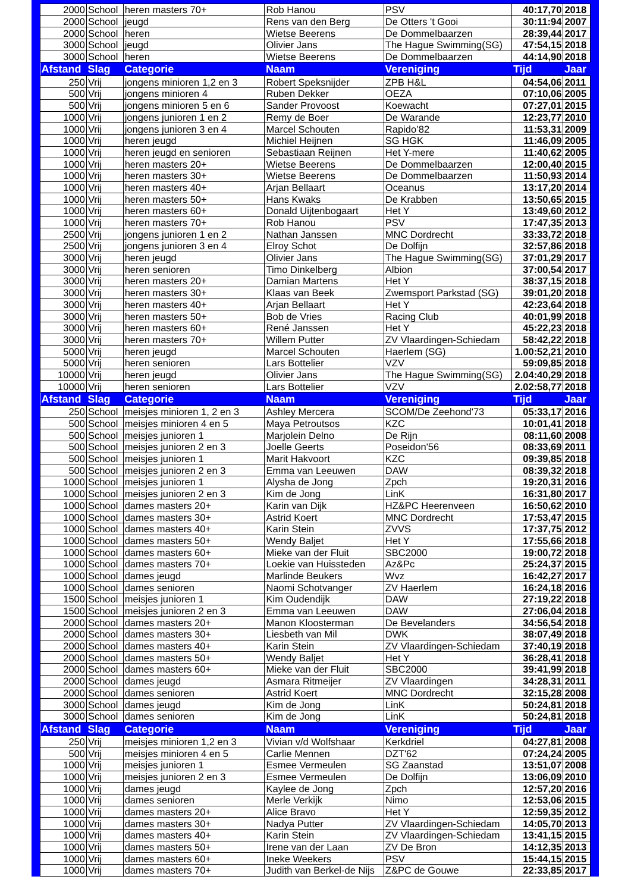| 2000 | School | heren masters 70+ | Rob Hanou | PSV | 40:17,70 | 2018 |
| 2000 | School | jeugd | Rens van den Berg | De Otters 't Gooi | 30:11:94 | 2007 |
| 2000 | School | heren | Wietse Beerens | De Dommelbaarzen | 28:39,44 | 2017 |
| 3000 | School | jeugd | Olivier Jans | The Hague Swimming(SG) | 47:54,15 | 2018 |
| 3000 | School | heren | Wietse Beerens | De Dommelbaarzen | 44:14,90 | 2018 |
| Afstand | Slag | Categorie | Naam | Vereniging | Tijd | Jaar |
| 250 | Vrij | jongens minioren 1,2 en 3 | Robert Speksnijder | ZPB H&L | 04:54,06 | 2011 |
| 500 | Vrij | jongens minioren 4 | Ruben Dekker | OEZA | 07:10,06 | 2005 |
| 500 | Vrij | jongens minioren 5 en 6 | Sander Provoost | Koewacht | 07:27,01 | 2015 |
| 1000 | Vrij | jongens junioren 1 en 2 | Remy de Boer | De Warande | 12:23,77 | 2010 |
| 1000 | Vrij | jongens junioren 3 en 4 | Marcel Schouten | Rapido’82 | 11:53,31 | 2009 |
| 1000 | Vrij | heren jeugd | Michiel Heijnen | SG HGK | 11:46,09 | 2005 |
| 1000 | Vrij | heren jeugd en senioren | Sebastiaan Reijnen | Het Y-mere | 11:40,62 | 2005 |
| 1000 | Vrij | heren masters 20+ | Wietse Beerens | De Dommelbaarzen | 12:00,40 | 2015 |
| 1000 | Vrij | heren masters 30+ | Wietse Beerens | De Dommelbaarzen | 11:50,93 | 2014 |
| 1000 | Vrij | heren masters 40+ | Arjan Bellaart | Oceanus | 13:17,20 | 2014 |
| 1000 | Vrij | heren masters 50+ | Hans Kwaks | De Krabben | 13:50,65 | 2015 |
| 1000 | Vrij | heren masters 60+ | Donald Uijtenbogaart | Het Y | 13:49,60 | 2012 |
| 1000 | Vrij | heren masters 70+ | Rob Hanou | PSV | 17:47,35 | 2013 |
| 2500 | Vrij | jongens junioren 1 en 2 | Nathan Janssen | MNC Dordrecht | 33:33,72 | 2018 |
| 2500 | Vrij | jongens junioren 3 en 4 | Elroy Schot | De Dolfijn | 32:57,86 | 2018 |
| 3000 | Vrij | heren jeugd | Olivier Jans | The Hague Swimming(SG) | 37:01,29 | 2017 |
| 3000 | Vrij | heren senioren | Timo Dinkelberg | Albion | 37:00,54 | 2017 |
| 3000 | Vrij | heren masters 20+ | Damian Martens | Het Y | 38:37,15 | 2018 |
| 3000 | Vrij | heren masters 30+ | Klaas van Beek | Zwemsport Parkstad (SG) | 39:01,20 | 2018 |
| 3000 | Vrij | heren masters 40+ | Arjan Bellaart | Het Y | 42:23,64 | 2018 |
| 3000 | Vrij | heren masters 50+ | Bob de Vries | Racing Club | 40:01,99 | 2018 |
| 3000 | Vrij | heren masters 60+ | René Janssen | Het Y | 45:22,23 | 2018 |
| 3000 | Vrij | heren masters 70+ | Willem Putter | ZV Vlaardingen-Schiedam | 58:42,22 | 2018 |
| 5000 | Vrij | heren jeugd | Marcel Schouten | Haerlem (SG) | 1.00:52,21 | 2010 |
| 5000 | Vrij | heren senioren | Lars Bottelier | VZV | 59:09,85 | 2018 |
| 10000 | Vrij | heren jeugd | Olivier Jans | The Hague Swimming(SG) | 2.04:40,29 | 2018 |
| 10000 | Vrij | heren senioren | Lars Bottelier | VZV | 2.02:58,77 | 2018 |
| Afstand | Slag | Categorie | Naam | Vereniging | Tijd | Jaar |
| 250 | School | meisjes minioren 1, 2 en 3 | Ashley Mercera | SCOM/De Zeehond'73 | 05:33,17 | 2016 |
| 500 | School | meisjes minioren 4 en 5 | Maya Petroutsos | KZC | 10:01,41 | 2018 |
| 500 | School | meisjes junioren 1 | Marjolein Delno | De Rijn | 08:11,60 | 2008 |
| 500 | School | meisjes junioren 2 en 3 | Joelle Geerts | Poseidon'56 | 08:33,69 | 2011 |
| 500 | School | meisjes junioren 1 | Marit Hakvoort | KZC | 09:39,85 | 2018 |
| 500 | School | meisjes junioren 2 en 3 | Emma van Leeuwen | DAW | 08:39,32 | 2018 |
| 1000 | School | meisjes junioren 1 | Alysha de Jong | Zpch | 19:20,31 | 2016 |
| 1000 | School | meisjes junioren 2 en 3 | Kim de Jong | LinK | 16:31,80 | 2017 |
| 1000 | School | dames masters 20+ | Karin van Dijk | HZ&PC Heerenveen | 16:50,62 | 2010 |
| 1000 | School | dames masters 30+ | Astrid Koert | MNC Dordrecht | 17:53,47 | 2015 |
| 1000 | School | dames masters 40+ | Karin Stein | ZVVS | 17:37,75 | 2012 |
| 1000 | School | dames masters 50+ | Wendy Baljet | Het Y | 17:55,66 | 2018 |
| 1000 | School | dames masters 60+ | Mieke van der Fluit | SBC2000 | 19:00,72 | 2018 |
| 1000 | School | dames masters 70+ | Loekie van Huissteden | Az&Pc | 25:24,37 | 2015 |
| 1000 | School | dames jeugd | Marlinde Beukers | Wvz | 16:42,27 | 2017 |
| 1000 | School | dames senioren | Naomi Schotvanger | ZV Haerlem | 16:24,18 | 2016 |
| 1500 | School | meisjes junioren 1 | Kim Oudendijk | DAW | 27:19,22 | 2018 |
| 1500 | School | meisjes junioren 2 en 3 | Emma van Leeuwen | DAW | 27:06,04 | 2018 |
| 2000 | School | dames masters 20+ | Manon Kloosterman | De Bevelanders | 34:56,54 | 2018 |
| 2000 | School | dames masters 30+ | Liesbeth van Mil | DWK | 38:07,49 | 2018 |
| 2000 | School | dames masters 40+ | Karin Stein | ZV Vlaardingen-Schiedam | 37:40,19 | 2018 |
| 2000 | School | dames masters 50+ | Wendy Baljet | Het Y | 36:28,41 | 2018 |
| 2000 | School | dames masters 60+ | Mieke van der Fluit | SBC2000 | 39:41,99 | 2018 |
| 2000 | School | dames jeugd | Asmara Ritmeijer | ZV Vlaardingen | 34:28,31 | 2011 |
| 2000 | School | dames senioren | Astrid Koert | MNC Dordrecht | 32:15,28 | 2008 |
| 3000 | School | dames jeugd | Kim de Jong | LinK | 50:24,81 | 2018 |
| 3000 | School | dames senioren | Kim de Jong | LinK | 50:24,81 | 2018 |
| Afstand | Slag | Categorie | Naam | Vereniging | Tijd | Jaar |
| 250 | Vrij | meisjes minioren 1,2 en 3 | Vivian v/d Wolfshaar | Kerkdriel | 04:27,81 | 2008 |
| 500 | Vrij | meisjes minioren 4 en 5 | Carlie Mennen | DZT'62 | 07:24,24 | 2005 |
| 1000 | Vrij | meisjes junioren 1 | Esmee Vermeulen | SG Zaanstad | 13:51,07 | 2008 |
| 1000 | Vrij | meisjes junioren 2 en 3 | Esmee Vermeulen | De Dolfijn | 13:06,09 | 2010 |
| 1000 | Vrij | dames jeugd | Kaylee de Jong | Zpch | 12:57,20 | 2016 |
| 1000 | Vrij | dames senioren | Merle Verkijk | Nimo | 12:53,06 | 2015 |
| 1000 | Vrij | dames masters 20+ | Alice Bravo | Het Y | 12:59,35 | 2012 |
| 1000 | Vrij | dames masters 30+ | Nadya Putter | ZV Vlaardingen-Schiedam | 14:05,70 | 2013 |
| 1000 | Vrij | dames masters 40+ | Karin Stein | ZV Vlaardingen-Schiedam | 13:41,15 | 2015 |
| 1000 | Vrij | dames masters 50+ | Irene van der Laan | ZV De Bron | 14:12,35 | 2013 |
| 1000 | Vrij | dames masters 60+ | Ineke Weekers | PSV | 15:44,15 | 2015 |
| 1000 | Vrij | dames masters 70+ | Judith van Berkel-de Nijs | Z&PC de Gouwe | 22:33,85 | 2017 |